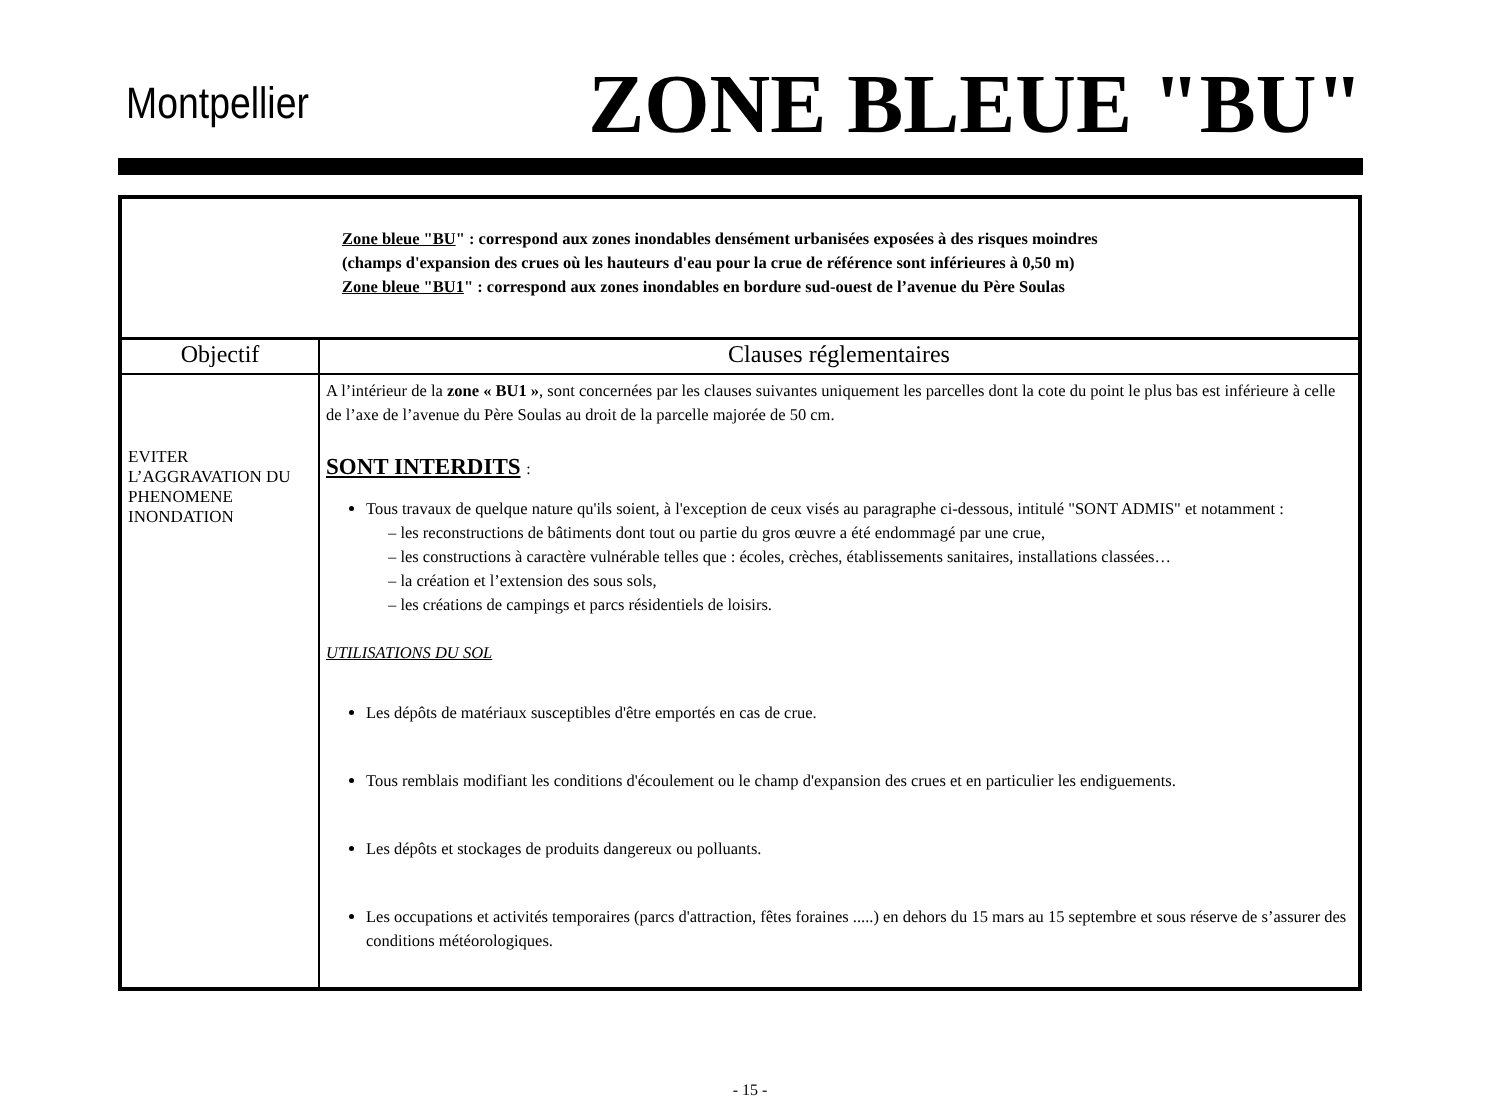Montpellier ZONE BLEUE "BU"
| Zone bleue "BU " : correspond aux zones inondables densément urbanisées exposées à des risques moindres (champs d'expansion des crues où les hauteurs d'eau pour la crue de référence sont inférieures à 0,50 m) Zone bleue "BU1 " : correspond aux zones inondables en bordure sud-ouest de l’avenue du Père Soulas | |
| Objectif | Clauses réglementaires |
| EVITER L’AGGRAVATION DU PHENOMENE INONDATION | A l’intérieur de la zone « BU1 » , sont concernées par les clauses suivantes uniquement les parcelles dont la cote du point le plus bas est inférieure à celle de l’axe de l’avenue du Père Soulas au droit de la parcelle majorée de 50 cm. SONT INTERDITS : Tous travaux de quelque nature qu'ils soient, à l'exception de ceux visés au paragraphe ci-dessous, intitulé "SONT ADMIS" et notamment : – les reconstructions de bâtiments dont tout ou partie du gros œuvre a été endommagé par une crue, – les constructions à caractère vulnérable telles que : écoles, crèches, établissements sanitaires, installations classées… – la création et l’extension des sous sols, – les créations de campings et parcs résidentiels de loisirs. UTILISATIONS DU SOL Les dépôts de matériaux susceptibles d'être emportés en cas de crue. Tous remblais modifiant les conditions d'écoulement ou le champ d'expansion des crues et en particulier les endiguements. Les dépôts et stockages de produits dangereux ou polluants. Les occupations et activités temporaires (parcs d'attraction, fêtes foraines .....) en dehors du 15 mars au 15 septembre et sous réserve de s’assurer des conditions météorologiques. |
- 15 -